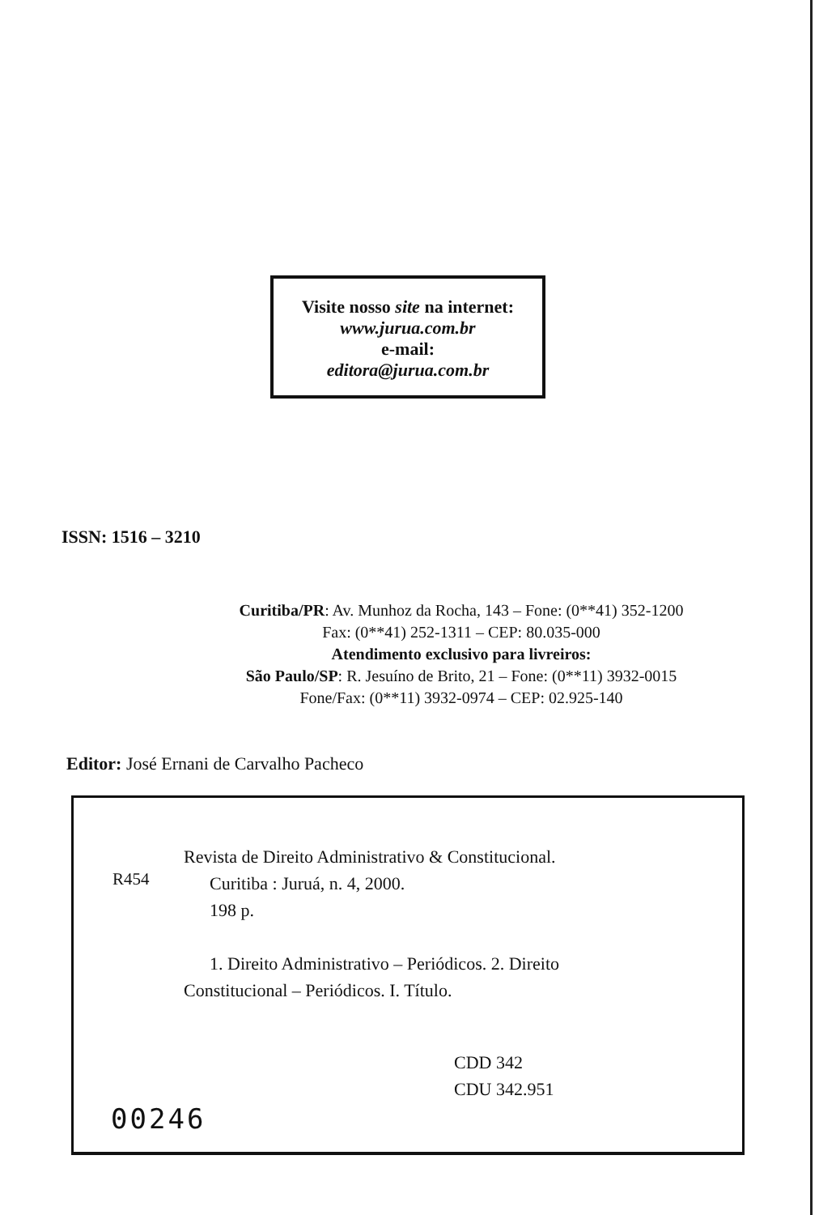Visite nosso site na internet:
www.jurua.com.br
e-mail:
editora@jurua.com.br
ISSN: 1516 – 3210
Curitiba/PR: Av. Munhoz da Rocha, 143 – Fone: (0**41) 352-1200
Fax: (0**41) 252-1311 – CEP: 80.035-000
Atendimento exclusivo para livreiros:
São Paulo/SP: R. Jesuíno de Brito, 21 – Fone: (0**11) 3932-0015
Fone/Fax: (0**11) 3932-0974 – CEP: 02.925-140
Editor: José Ernani de Carvalho Pacheco
R454
Revista de Direito Administrativo & Constitucional.
Curitiba : Juruá, n. 4, 2000.
198 p.
1. Direito Administrativo – Periódicos. 2. Direito
Constitucional – Periódicos. I. Título.
CDD 342
CDU 342.951
00246